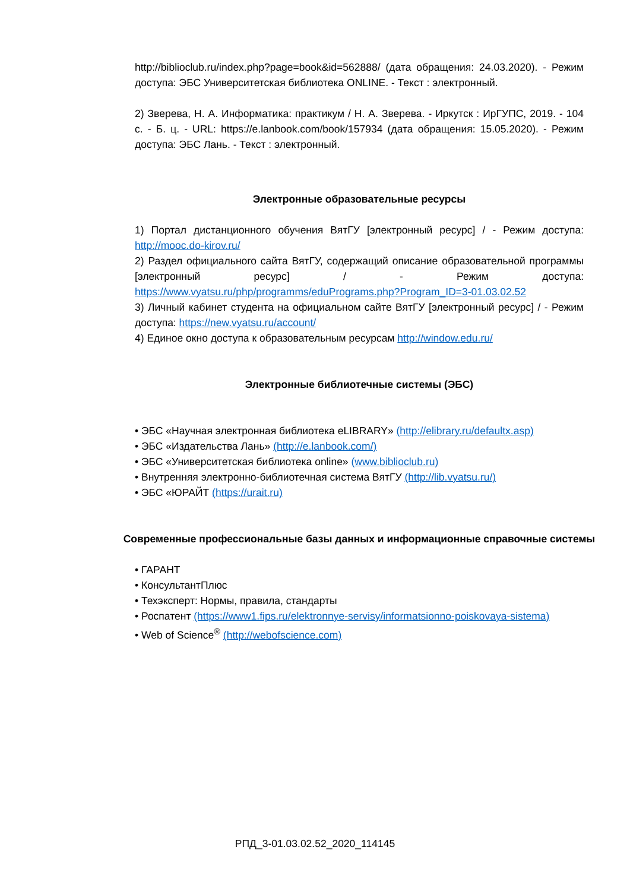http://biblioclub.ru/index.php?page=book&id=562888/ (дата обращения: 24.03.2020). - Режим доступа: ЭБС Университетская библиотека ONLINE. - Текст : электронный.
2) Зверева, Н. А. Информатика: практикум / Н. А. Зверева. - Иркутск : ИрГУПС, 2019. - 104 с. - Б. ц. - URL: https://e.lanbook.com/book/157934 (дата обращения: 15.05.2020). - Режим доступа: ЭБС Лань. - Текст : электронный.
Электронные образовательные ресурсы
1) Портал дистанционного обучения ВятГУ [электронный ресурс] / - Режим доступа: http://mooc.do-kirov.ru/
2) Раздел официального сайта ВятГУ, содержащий описание образовательной программы [электронный ресурс] / - Режим доступа: https://www.vyatsu.ru/php/programms/eduPrograms.php?Program_ID=3-01.03.02.52
3) Личный кабинет студента на официальном сайте ВятГУ [электронный ресурс] / - Режим доступа: https://new.vyatsu.ru/account/
4) Единое окно доступа к образовательным ресурсам http://window.edu.ru/
Электронные библиотечные системы (ЭБС)
• ЭБС «Научная электронная библиотека eLIBRARY» (http://elibrary.ru/defaultx.asp)
• ЭБС «Издательства Лань» (http://e.lanbook.com/)
• ЭБС «Университетская библиотека online» (www.biblioclub.ru)
• Внутренняя электронно-библиотечная система ВятГУ (http://lib.vyatsu.ru/)
• ЭБС «ЮРАЙТ (https://urait.ru)
Современные профессиональные базы данных и информационные справочные системы
• ГАРАНТ
• КонсультантПлюс
• Техэксперт: Нормы, правила, стандарты
• Роспатент (https://www1.fips.ru/elektronnye-servisy/informatsionno-poiskovaya-sistema)
• Web of Science<sup>®</sup> (http://webofscience.com)
РПД_3-01.03.02.52_2020_114145